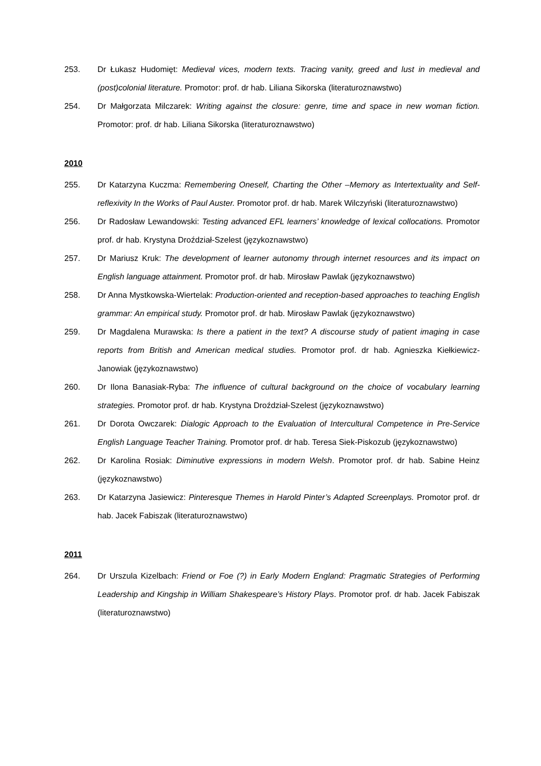253. Dr Łukasz Hudomięt: Medieval vices, modern texts. Tracing vanity, greed and lust in medieval and (post)colonial literature. Promotor: prof. dr hab. Liliana Sikorska (literaturoznawstwo)
254. Dr Małgorzata Milczarek: Writing against the closure: genre, time and space in new woman fiction. Promotor: prof. dr hab. Liliana Sikorska (literaturoznawstwo)
2010
255. Dr Katarzyna Kuczma: Remembering Oneself, Charting the Other –Memory as Intertextuality and Self-reflexivity In the Works of Paul Auster. Promotor prof. dr hab. Marek Wilczyński (literaturoznawstwo)
256. Dr Radosław Lewandowski: Testing advanced EFL learners’ knowledge of lexical collocations. Promotor prof. dr hab. Krystyna Droździał-Szelest (językoznawstwo)
257. Dr Mariusz Kruk: The development of learner autonomy through internet resources and its impact on English language attainment. Promotor prof. dr hab. Mirosław Pawlak (językoznawstwo)
258. Dr Anna Mystkowska-Wiertelak: Production-oriented and reception-based approaches to teaching English grammar: An empirical study. Promotor prof. dr hab. Mirosław Pawlak (językoznawstwo)
259. Dr Magdalena Murawska: Is there a patient in the text? A discourse study of patient imaging in case reports from British and American medical studies. Promotor prof. dr hab. Agnieszka Kiełkiewicz-Janowiak (językoznawstwo)
260. Dr Ilona Banasiak-Ryba: The influence of cultural background on the choice of vocabulary learning strategies. Promotor prof. dr hab. Krystyna Droździał-Szelest (językoznawstwo)
261. Dr Dorota Owczarek: Dialogic Approach to the Evaluation of Intercultural Competence in Pre-Service English Language Teacher Training. Promotor prof. dr hab. Teresa Siek-Piskozub (językoznawstwo)
262. Dr Karolina Rosiak: Diminutive expressions in modern Welsh. Promotor prof. dr hab. Sabine Heinz (językoznawstwo)
263. Dr Katarzyna Jasiewicz: Pinteresque Themes in Harold Pinter’s Adapted Screenplays. Promotor prof. dr hab. Jacek Fabiszak (literaturoznawstwo)
2011
264. Dr Urszula Kizelbach: Friend or Foe (?) in Early Modern England: Pragmatic Strategies of Performing Leadership and Kingship in William Shakespeare’s History Plays. Promotor prof. dr hab. Jacek Fabiszak (literaturoznawstwo)